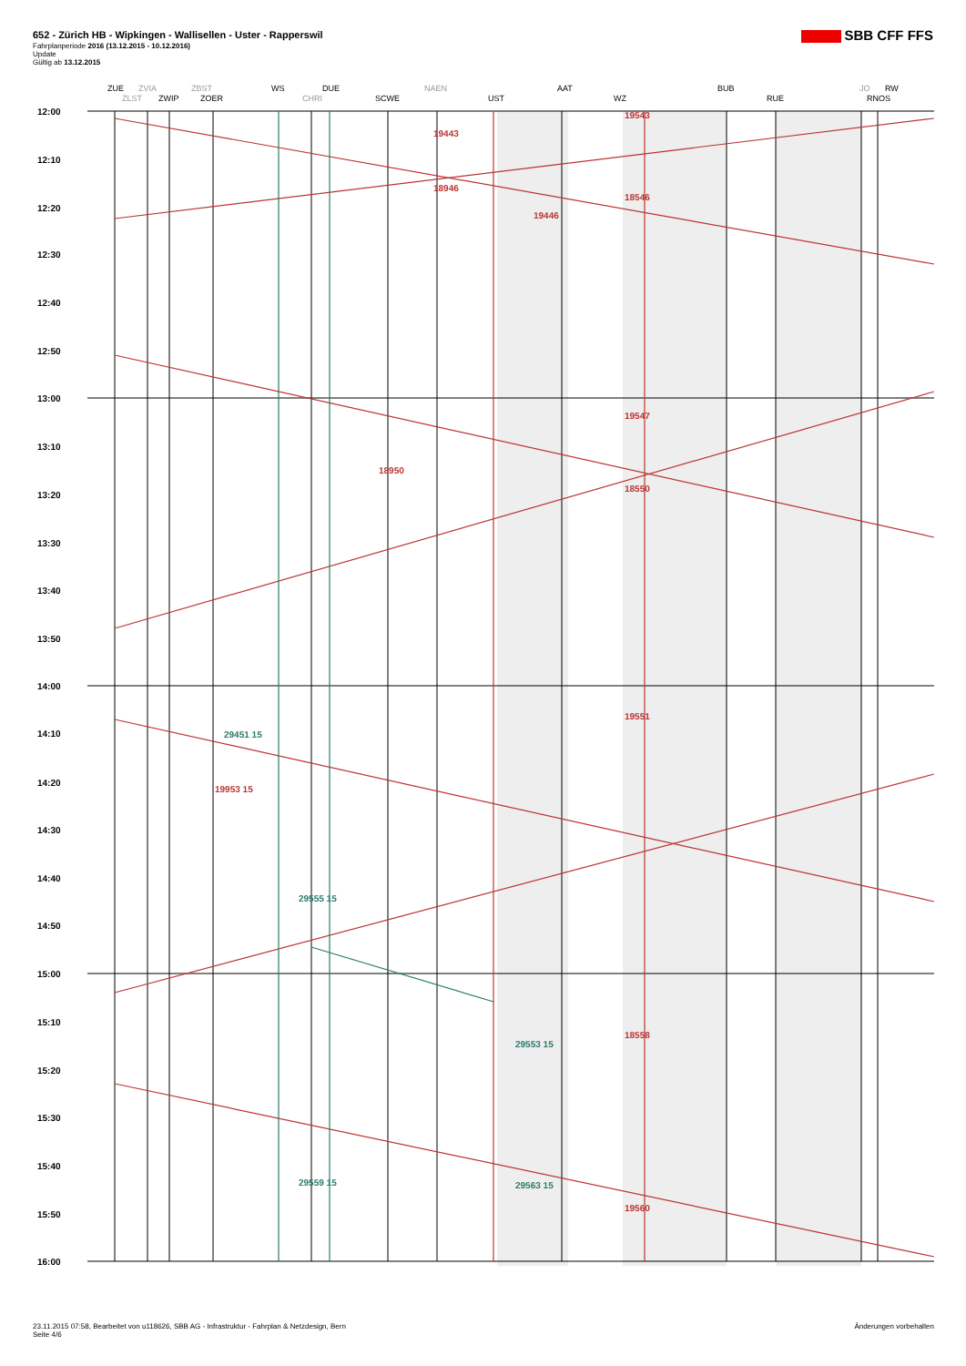652 - Zürich HB - Wipkingen - Wallisellen - Uster - Rapperswil
Fahrplanperiode 2016 (13.12.2015 - 10.12.2016)
Update
Gültig ab 13.12.2015
SBB CFF FFS
ZUE
ZVIA
ZBST
WS
DUE
NAEN
AAT
BUB
JO
RW
ZLST
ZWIP
ZOER
CHRI
SCWE
UST
WZ
RUE
RNOS
12:00
12:10
12:20
12:30
12:40
12:50
13:00
13:10
13:20
13:30
13:40
13:50
14:00
14:10
14:20
14:30
14:40
14:50
15:00
15:10
15:20
15:30
15:40
15:50
16:00
19543
18546
19446
19547
18550
19551
18558
19560
19443
18946
18950
19953 15
29451 15
29555 15
29553 15
29563 15
29559 15
Änderungen vorbehalten 23.11.2015 07:58, Bearbeitet von u118626, SBB AG - Infrastruktur - Fahrplan & Netzdesign, Bern
Seite 4/6